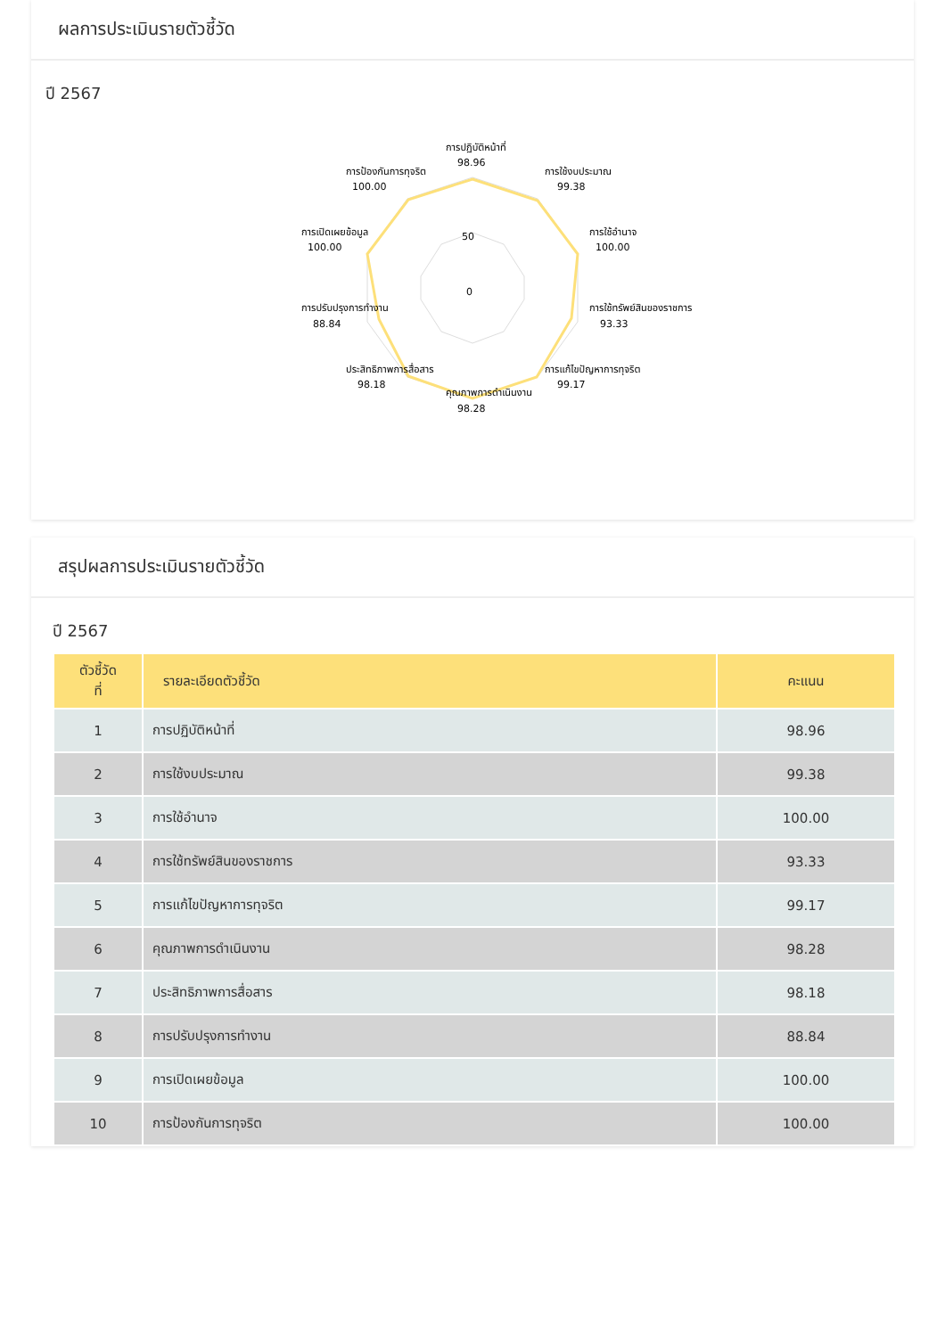ผลการประเมินรายตัวชี้วัด
ปี 2567
50
0
การปฏิบัติหน้าที่
98.96
การใช้งบประมาณ
99.38
การใช้อำนาจ
100.00
การใช้ทรัพย์สินของราชการ
93.33
การแก้ไขปัญหาการทุจริต
99.17
คุณภาพการดำเนินงาน
98.28
ประสิทธิภาพการสื่อสาร
98.18
การปรับปรุงการทำงาน
88.84
การเปิดเผยข้อมูล
100.00
การป้องกันการทุจริต
100.00
สรุปผลการประเมินรายตัวชี้วัด
ปี 2567
| ตัวชี้วัด ที่ | รายละเอียดตัวชี้วัด | คะแนน |
| --- | --- | --- |
| 1 | การปฏิบัติหน้าที่ | 98.96 |
| 2 | การใช้งบประมาณ | 99.38 |
| 3 | การใช้อำนาจ | 100.00 |
| 4 | การใช้ทรัพย์สินของราชการ | 93.33 |
| 5 | การแก้ไขปัญหาการทุจริต | 99.17 |
| 6 | คุณภาพการดำเนินงาน | 98.28 |
| 7 | ประสิทธิภาพการสื่อสาร | 98.18 |
| 8 | การปรับปรุงการทำงาน | 88.84 |
| 9 | การเปิดเผยข้อมูล | 100.00 |
| 10 | การป้องกันการทุจริต | 100.00 |